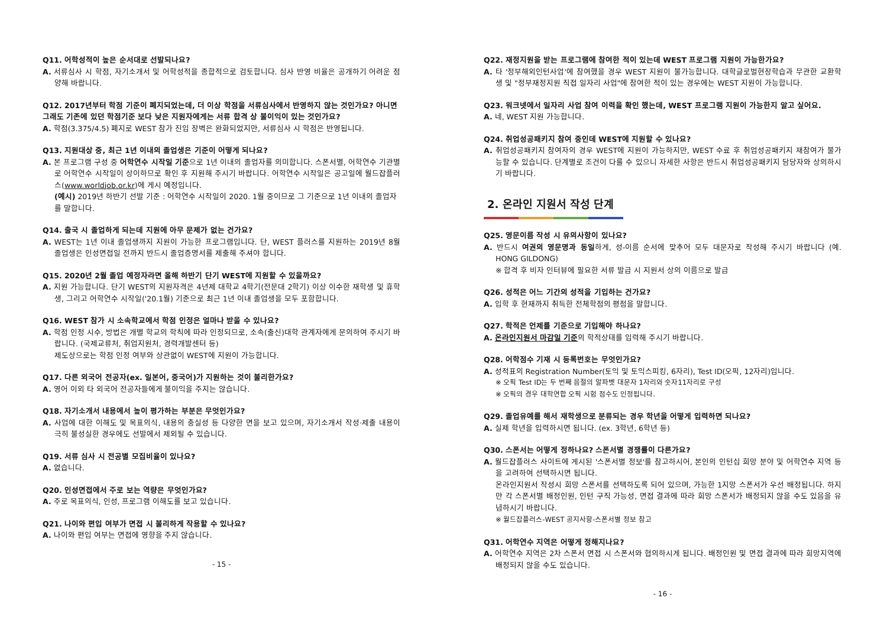Q11. 어학성적이 높은 순서대로 선발되나요?
A. 서류심사 시 학점, 자기소개서 및 어학성적을 종합적으로 검토합니다. 심사 반영 비율은 공개하기 어려운 점 양해 바랍니다.
Q12. 2017년부터 학점 기준이 폐지되었는데, 더 이상 학점을 서류심사에서 반영하지 않는 것인가요? 아니면 그래도 기존에 있던 학점기준 보다 낮은 지원자에게는 서류 합격 상 불이익이 있는 것인가요?
A. 학점(3.375/4.5) 폐지로 WEST 참가 진입 장벽은 완화되었지만, 서류심사 시 학점은 반영됩니다.
Q13. 지원대상 중, 최근 1년 이내의 졸업생은 기준이 어떻게 되나요?
A. 본 프로그램 구성 중 어학연수 시작일 기준으로 1년 이내의 졸업자를 의미합니다. 스폰서별, 어학연수 기관별로 어학연수 시작일이 상이하므로 확인 후 지원해 주시기 바랍니다. 어학연수 시작일은 공고일에 월드잡플러스(www.worldjob.or.kr)에 게시 예정입니다.
(예시) 2019년 하반기 선발 기준 : 어학연수 시작일이 2020. 1월 중이므로 그 기준으로 1년 이내의 졸업자를 말합니다.
Q14. 출국 시 졸업하게 되는데 지원에 아무 문제가 없는 건가요?
A. WEST는 1년 이내 졸업생까지 지원이 가능한 프로그램입니다. 단, WEST 플러스를 지원하는 2019년 8월 졸업생은 인성면접일 전까지 반드시 졸업증명서를 제출해 주셔야 합니다.
Q15. 2020년 2월 졸업 예정자라면 올해 하반기 단기 WEST에 지원할 수 있을까요?
A. 지원 가능합니다. 단기 WEST의 지원자격은 4년제 대학교 4학기(전문대 2학기) 이상 이수한 재학생 및 휴학생, 그리고 어학연수 시작일('20.1월) 기준으로 최근 1년 이내 졸업생을 모두 포함합니다.
Q16. WEST 참가 시 소속학교에서 학점 인정은 얼마나 받을 수 있나요?
A. 학점 인정 시수, 방법은 개별 학교의 학칙에 따라 인정되므로, 소속(출신)대학 관계자에게 문의하여 주시기 바랍니다. (국제교류처, 취업지원처, 경력개발센터 등)
제도상으로는 학점 인정 여부와 상관없이 WEST에 지원이 가능합니다.
Q17. 다른 외국어 전공자(ex. 일본어, 중국어)가 지원하는 것이 불리한가요?
A. 영어 이외 타 외국어 전공자들에게 불이익을 주지는 않습니다.
Q18. 자기소개서 내용에서 높이 평가하는 부분은 무엇인가요?
A. 사업에 대한 이해도 및 목표의식, 내용의 충실성 등 다양한 면을 보고 있으며, 자기소개서 작성·제출 내용이 극히 불성실한 경우에도 선발에서 제외될 수 있습니다.
Q19. 서류 심사 시 전공별 모집비율이 있나요?
A. 없습니다.
Q20. 인성면접에서 주로 보는 역량은 무엇인가요?
A. 주로 목표의식, 인성, 프로그램 이해도를 보고 있습니다.
Q21. 나이와 편입 여부가 면접 시 불리하게 작용할 수 있나요?
A. 나이와 편입 여부는 면접에 영향을 주지 않습니다.
- 15 -
Q22. 재정지원을 받는 프로그램에 참여한 적이 있는데 WEST 프로그램 지원이 가능한가요?
A. 타 '정부해외인턴사업'에 참여했을 경우 WEST 지원이 불가능합니다. 대학글로벌현장학습과 무관한 교환학생 및 "정부재정지원 직접 일자리 사업"에 참여한 적이 있는 경우에는 WEST 지원이 가능합니다.
Q23. 워크넷에서 일자리 사업 참여 이력을 확인 했는데, WEST 프로그램 지원이 가능한지 알고 싶어요.
A. 네, WEST 지원 가능합니다.
Q24. 취업성공패키지 참여 중인데 WEST에 지원할 수 있나요?
A. 취업성공패키지 참여자의 경우 WEST에 지원이 가능하지만, WEST 수료 후 취업성공패키지 재참여가 불가능할 수 있습니다. 단계별로 조건이 다를 수 있으니 자세한 사항은 반드시 취업성공패키지 담당자와 상의하시기 바랍니다.
2. 온라인 지원서 작성 단계
Q25. 영문이름 작성 시 유의사항이 있나요?
A. 반드시 여권의 영문명과 동일하게, 성-이름 순서에 맞추어 모두 대문자로 작성해 주시기 바랍니다 (예. HONG GILDONG)
※ 합격 후 비자 인터뷰에 필요한 서류 발급 시 지원서 상의 이름으로 발급
Q26. 성적은 어느 기간의 성적을 기입하는 건가요?
A. 입학 후 현재까지 취득한 전체학점의 평점을 말합니다.
Q27. 학적은 언제를 기준으로 기입해야 하나요?
A. 온라인지원서 마감일 기준의 학적상태를 입력해 주시기 바랍니다.
Q28. 어학점수 기재 시 등록번호는 무엇인가요?
A. 성적표의 Registration Number(토익 및 토익스피킹, 6자리), Test ID(오픽, 12자리)입니다.
※ 오픽 Test ID는 두 번째 음절의 알파벳 대문자 1자리와 숫자11자리로 구성
※ 오픽의 경우 대학연합 오픽 시험 점수도 인정됩니다.
Q29. 졸업유예를 해서 재학생으로 분류되는 경우 학년을 어떻게 입력하면 되나요?
A. 실제 학년을 입력하시면 됩니다. (ex. 3학년, 6학년 등)
Q30. 스폰서는 어떻게 정하나요? 스폰서별 경쟁률이 다른가요?
A. 월드잡플러스 사이트에 게시된 '스폰서별 정보'를 참고하시어, 본인의 인턴십 희망 분야 및 어학연수 지역 등을 고려하여 선택하시면 됩니다.
온라인지원서 작성시 희망 스폰서를 선택하도록 되어 있으며, 가능한 1지망 스폰서가 우선 배정됩니다. 하지만 각 스폰서별 배정인원, 인턴 구직 가능성, 면접 결과에 따라 희망 스폰서가 배정되지 않을 수도 있음을 유념하시기 바랍니다.
※ 월드잡플러스-WEST 공지사항-스폰서별 정보 참고
Q31. 어학연수 지역은 어떻게 정해지나요?
A. 어학연수 지역은 2차 스폰서 면접 시 스폰서와 협의하시게 됩니다. 배정인원 및 면접 결과에 따라 희망지역에 배정되지 않을 수도 있습니다.
- 16 -